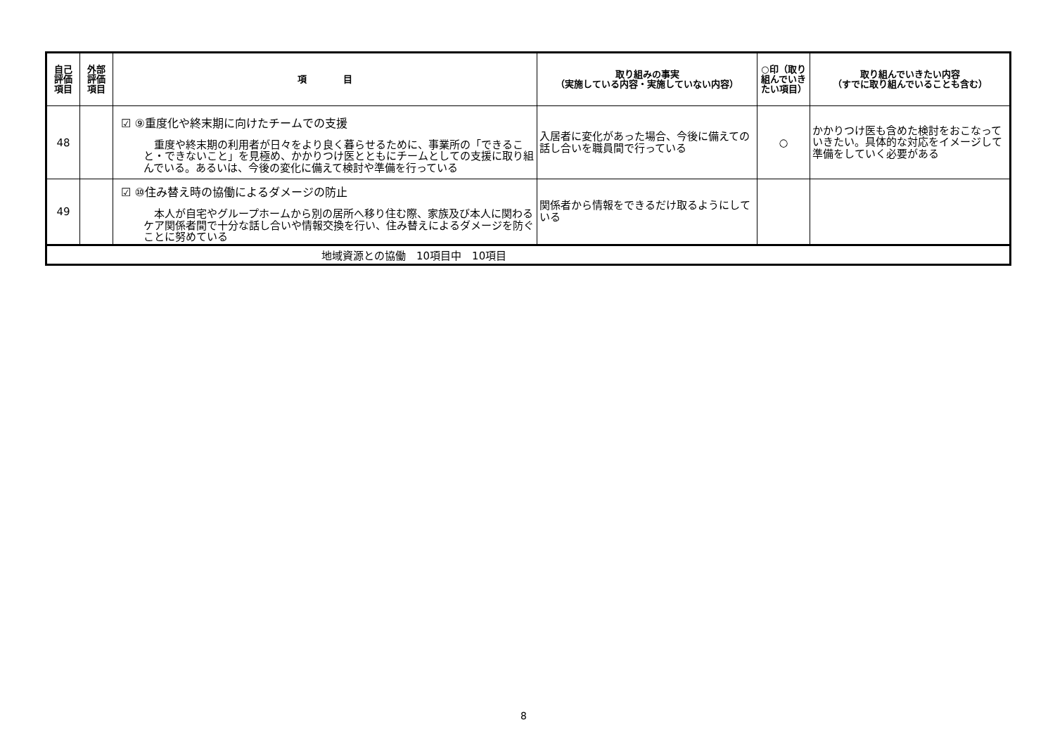| 自己 評価 項目 | 外部 評価 項目 | 項 目 | 取り組みの事実 （実施している内容・実施していない内容） | ○印（取り組んでいきたい項目） | 取り組んでいきたい内容 （すでに取り組んでいることも含む） |
| --- | --- | --- | --- | --- | --- |
| 48 | | ☑ ⑨重度化や終末期に向けたチームでの支援 重度や終末期の利用者が日々をより良く暮らせるために、事業所の「できること・できないこと」を見極め、かかりつけ医とともにチームとしての支援に取り組んでいる。あるいは、今後の変化に備えて検討や準備を行っている | 入居者に変化があった場合、今後に備えての話し合いを職員間で行っている | ○ | かかりつけ医も含めた検討をおこなっていきたい。具体的な対応をイメージして準備をしていく必要がある |
| 49 | | ☑ ⑩住み替え時の協働によるダメージの防止 本人が自宅やグループホームから別の居所へ移り住む際、家族及び本人に関わるケア関係者間で十分な話し合いや情報交換を行い、住み替えによるダメージを防ぐことに努めている | 関係者から情報をできるだけ取るようにしている | | |
| 地域資源との協働 10項目中 10項目 | | | | | |
8